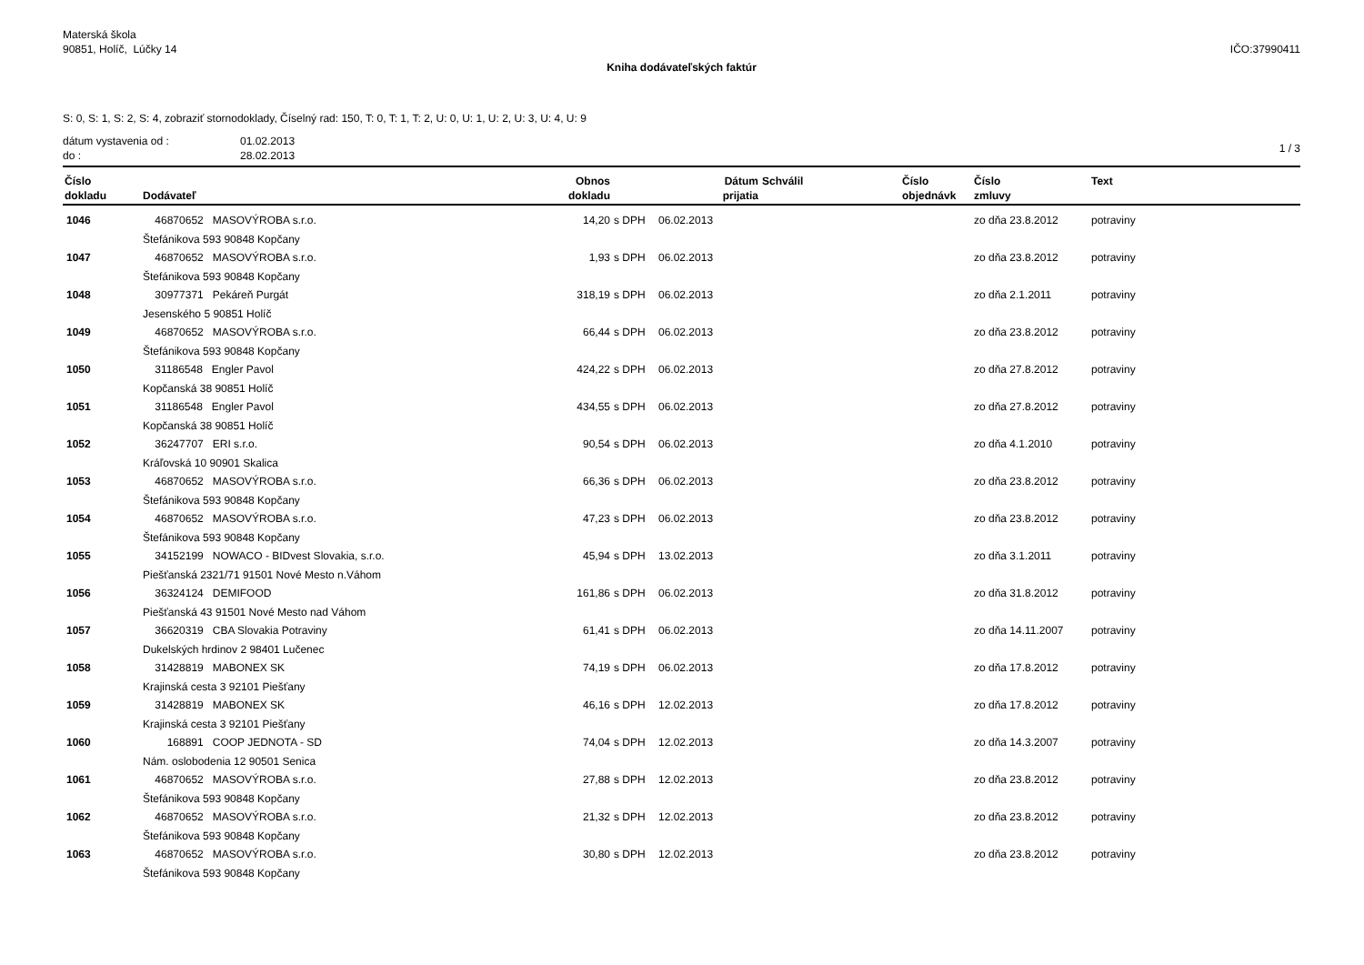Materská škola
90851, Holíč, Lúčky 14
IČO:37990411
Kniha dodávateľských faktúr
S: 0, S: 1, S: 2, S: 4, zobraziť stornodoklady, Číselný rad: 150, T: 0, T: 1, T: 2, U: 0, U: 1, U: 2, U: 3, U: 4, U: 9
dátum vystavenia od :
do :
01.02.2013
28.02.2013
1 / 3
| Číslo | | Obnos | | Dátum | Schválil | Číslo | Číslo | Text |
| --- | --- | --- | --- | --- | --- | --- | --- | --- |
| dokladu | Dodávateľ | dokladu | | prijatia | | objednávk | zmluvy | |
| 1046 | 46870652 MASOVÝROBA s.r.o. | 14,20 | s DPH | 06.02.2013 | | | zo dňa 23.8.2012 | potraviny |
| | Štefánikova 593 90848 Kopčany | | | | | | | |
| 1047 | 46870652 MASOVÝROBA s.r.o. | 1,93 | s DPH | 06.02.2013 | | | zo dňa 23.8.2012 | potraviny |
| | Štefánikova 593 90848 Kopčany | | | | | | | |
| 1048 | 30977371 Pekáreň Purgát | 318,19 | s DPH | 06.02.2013 | | | zo dňa 2.1.2011 | potraviny |
| | Jesenského 5 90851 Holíč | | | | | | | |
| 1049 | 46870652 MASOVÝROBA s.r.o. | 66,44 | s DPH | 06.02.2013 | | | zo dňa 23.8.2012 | potraviny |
| | Štefánikova 593 90848 Kopčany | | | | | | | |
| 1050 | 31186548 Engler Pavol | 424,22 | s DPH | 06.02.2013 | | | zo dňa 27.8.2012 | potraviny |
| | Kopčanská 38 90851 Holíč | | | | | | | |
| 1051 | 31186548 Engler Pavol | 434,55 | s DPH | 06.02.2013 | | | zo dňa 27.8.2012 | potraviny |
| | Kopčanská 38 90851 Holíč | | | | | | | |
| 1052 | 36247707 ERI s.r.o. | 90,54 | s DPH | 06.02.2013 | | | zo dňa 4.1.2010 | potraviny |
| | Kráľovská 10 90901 Skalica | | | | | | | |
| 1053 | 46870652 MASOVÝROBA s.r.o. | 66,36 | s DPH | 06.02.2013 | | | zo dňa 23.8.2012 | potraviny |
| | Štefánikova 593 90848 Kopčany | | | | | | | |
| 1054 | 46870652 MASOVÝROBA s.r.o. | 47,23 | s DPH | 06.02.2013 | | | zo dňa 23.8.2012 | potraviny |
| | Štefánikova 593 90848 Kopčany | | | | | | | |
| 1055 | 34152199 NOWACO - BIDvest Slovakia, s.r.o. | 45,94 | s DPH | 13.02.2013 | | | zo dňa 3.1.2011 | potraviny |
| | Piešťanská 2321/71 91501 Nové Mesto n.Váhom | | | | | | | |
| 1056 | 36324124 DEMIFOOD | 161,86 | s DPH | 06.02.2013 | | | zo dňa 31.8.2012 | potraviny |
| | Piešťanská 43 91501 Nové Mesto nad Váhom | | | | | | | |
| 1057 | 36620319 CBA Slovakia Potraviny | 61,41 | s DPH | 06.02.2013 | | | zo dňa 14.11.2007 | potraviny |
| | Dukelských hrdinov 2 98401 Lučenec | | | | | | | |
| 1058 | 31428819 MABONEX SK | 74,19 | s DPH | 06.02.2013 | | | zo dňa 17.8.2012 | potraviny |
| | Krajinská cesta 3 92101 Piešťany | | | | | | | |
| 1059 | 31428819 MABONEX SK | 46,16 | s DPH | 12.02.2013 | | | zo dňa 17.8.2012 | potraviny |
| | Krajinská cesta 3 92101 Piešťany | | | | | | | |
| 1060 | 168891 COOP JEDNOTA - SD | 74,04 | s DPH | 12.02.2013 | | | zo dňa 14.3.2007 | potraviny |
| | Nám. oslobodenia 12 90501 Senica | | | | | | | |
| 1061 | 46870652 MASOVÝROBA s.r.o. | 27,88 | s DPH | 12.02.2013 | | | zo dňa 23.8.2012 | potraviny |
| | Štefánikova 593 90848 Kopčany | | | | | | | |
| 1062 | 46870652 MASOVÝROBA s.r.o. | 21,32 | s DPH | 12.02.2013 | | | zo dňa 23.8.2012 | potraviny |
| | Štefánikova 593 90848 Kopčany | | | | | | | |
| 1063 | 46870652 MASOVÝROBA s.r.o. | 30,80 | s DPH | 12.02.2013 | | | zo dňa 23.8.2012 | potraviny |
| | Štefánikova 593 90848 Kopčany | | | | | | | |